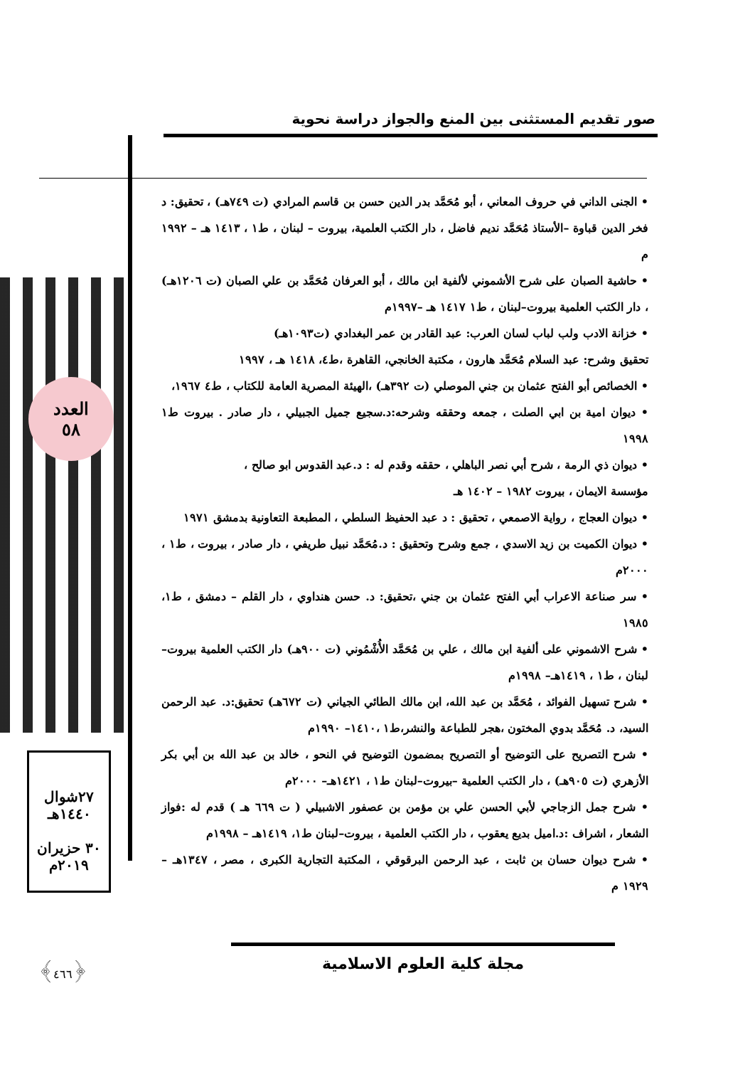صور تقديم المستثنى بين المنع والجواز دراسة نحوية
العدد
٥٨
٢٧شوال
١٤٤٠هـ
٣٠ حزيران
٢٠١٩م
﴿٤٦٦﴾
• الجنى الداني في حروف المعاني ، أبو مُحَمَّد بدر الدين حسن بن قاسم المرادي (ت ٧٤٩هـ) ، تحقيق: د فخر الدين قباوة –الأستاذ مُحَمَّد نديم فاضل ، دار الكتب العلمية، بيروت – لبنان ، ط١ ، ١٤١٣ هـ – ١٩٩٢ م
• حاشية الصبان على شرح الأشموني لألفية ابن مالك ، أبو العرفان مُحَمَّد بن علي الصبان (ت ١٢٠٦هـ) ، دار الكتب العلمية بيروت–لبنان ، ط١ ١٤١٧ هـ –١٩٩٧م
• خزانة الادب ولب لباب لسان العرب: عبد القادر بن عمر البغدادي (ت١٠٩٣هـ)
تحقيق وشرح: عبد السلام مُحَمَّد هارون ، مكتبة الخانجي، القاهرة ،ط٤، ١٤١٨ هـ ، ١٩٩٧
• الخصائص أبو الفتح عثمان بن جني الموصلي (ت ٣٩٢هـ) ،الهيئة المصرية العامة للكتاب ، ط٤ ١٩٦٧،
• ديوان امية بن ابي الصلت ، جمعه وحققه وشرحه:د.سجيع جميل الجبيلي ، دار صادر . بيروت ط١ ١٩٩٨
• ديوان ذي الرمة ، شرح أبي نصر الباهلي ، حققه وقدم له : د.عبد القدوس ابو صالح ،
مؤسسة الايمان ، بيروت ١٩٨٢ – ١٤٠٢ هـ
• ديوان العجاج ، رواية الاصمعي ، تحقيق : د عبد الحفيظ السلطي ، المطبعة التعاونية بدمشق ١٩٧١
• ديوان الكميت بن زيد الاسدي ، جمع وشرح وتحقيق : د.مُحَمَّد نبيل طريفي ، دار صادر ، بيروت ، ط١ ، ٢٠٠٠م
• سر صناعة الاعراب أبي الفتح عثمان بن جني ،تحقيق: د. حسن هنداوي ، دار القلم – دمشق ، ط١، ١٩٨٥
• شرح الاشموني على ألفية ابن مالك ، علي بن مُحَمَّد الأُشْمُوني (ت ٩٠٠هـ) دار الكتب العلمية بيروت–لبنان ، ط١ ، ١٤١٩هـ– ١٩٩٨م
• شرح تسهيل الفوائد ، مُحَمَّد بن عبد الله، ابن مالك الطائي الجياني (ت ٦٧٢هـ) تحقيق:د. عبد الرحمن السيد، د. مُحَمَّد بدوي المختون ،هجر للطباعة والنشر،ط١ ،١٤١٠– ١٩٩٠م
• شرح التصريح على التوضيح أو التصريح بمضمون التوضيح في النحو ، خالد بن عبد الله بن أبي بكر الأزهري (ت ٩٠٥هـ) ، دار الكتب العلمية –بيروت–لبنان ط١ ، ١٤٢١هـ– ٢٠٠٠م
• شرح جمل الزجاجي لأبي الحسن علي بن مؤمن بن عصفور الاشبيلي ( ت ٦٦٩ هـ ) قدم له :فواز الشعار ، اشراف :د.اميل بديع يعقوب ، دار الكتب العلمية ، بيروت–لبنان ط١، ١٤١٩هـ – ١٩٩٨م
• شرح ديوان حسان بن ثابت ، عبد الرحمن البرقوقي ، المكتبة التجارية الكبرى ، مصر ، ١٣٤٧هـ – ١٩٢٩ م
مجلة كلية العلوم الاسلامية